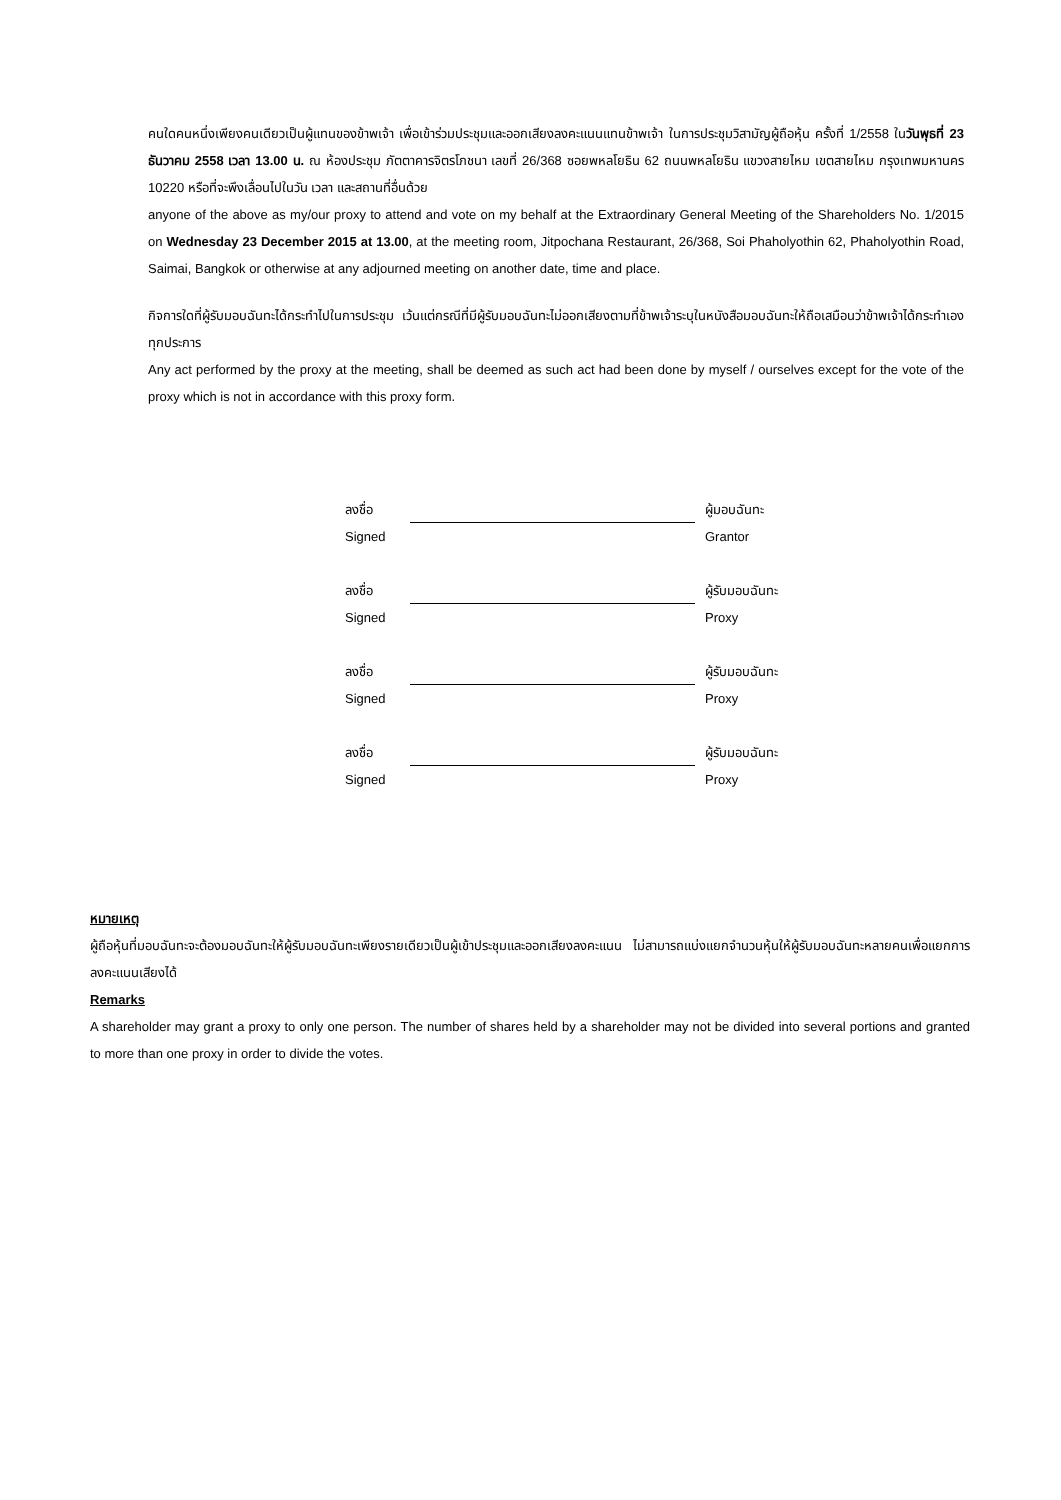คนใดคนหนึ่งเพียงคนเดียวเป็นผู้แทนของข้าพเจ้า เพื่อเข้าร่วมประชุมและออกเสียงลงคะแนนแทนข้าพเจ้า ในการประชุมวิสามัญผู้ถือหุ้น ครั้งที่ 1/2558 ในวันพุธที่ 23 ธันวาคม 2558 เวลา 13.00 น. ณ ห้องประชุม ภัตตาคารจิตรโภชนา เลขที่ 26/368 ซอยพหลโยธิน 62 ถนนพหลโยธิน แขวงสายไหม เขตสายไหม กรุงเทพมหานคร 10220 หรือที่จะพึงเลื่อนไปในวัน เวลา และสถานที่อื่นด้วย
anyone of the above as my/our proxy to attend and vote on my behalf at the Extraordinary General Meeting of the Shareholders No. 1/2015 on Wednesday 23 December 2015 at 13.00, at the meeting room, Jitpochana Restaurant, 26/368, Soi Phaholyothin 62, Phaholyothin Road, Saimai, Bangkok or otherwise at any adjourned meeting on another date, time and place.
กิจการใดที่ผู้รับมอบฉันทะได้กระทำไปในการประชุม เว้นแต่กรณีที่มีผู้รับมอบฉันทะไม่ออกเสียงตามที่ข้าพเจ้าระบุในหนังสือมอบฉันทะให้ถือเสมือนว่าข้าพเจ้าได้กระทำเองทุกประการ
Any act performed by the proxy at the meeting, shall be deemed as such act had been done by myself / ourselves except for the vote of the proxy which is not in accordance with this proxy form.
| ลงชื่อ | | ผู้มอบฉันทะ |
| Signed | | Grantor |
| ลงชื่อ | | ผู้รับมอบฉันทะ |
| Signed | | Proxy |
| ลงชื่อ | | ผู้รับมอบฉันทะ |
| Signed | | Proxy |
| ลงชื่อ | | ผู้รับมอบฉันทะ |
| Signed | | Proxy |
หมายเหตุ
ผู้ถือหุ้นที่มอบฉันทะจะต้องมอบฉันทะให้ผู้รับมอบฉันทะเพียงรายเดียวเป็นผู้เข้าประชุมและออกเสียงลงคะแนน ไม่สามารถแบ่งแยกจำนวนหุ้นให้ผู้รับมอบฉันทะหลายคนเพื่อแยกการลงคะแนนเสียงได้
Remarks
A shareholder may grant a proxy to only one person. The number of shares held by a shareholder may not be divided into several portions and granted to more than one proxy in order to divide the votes.